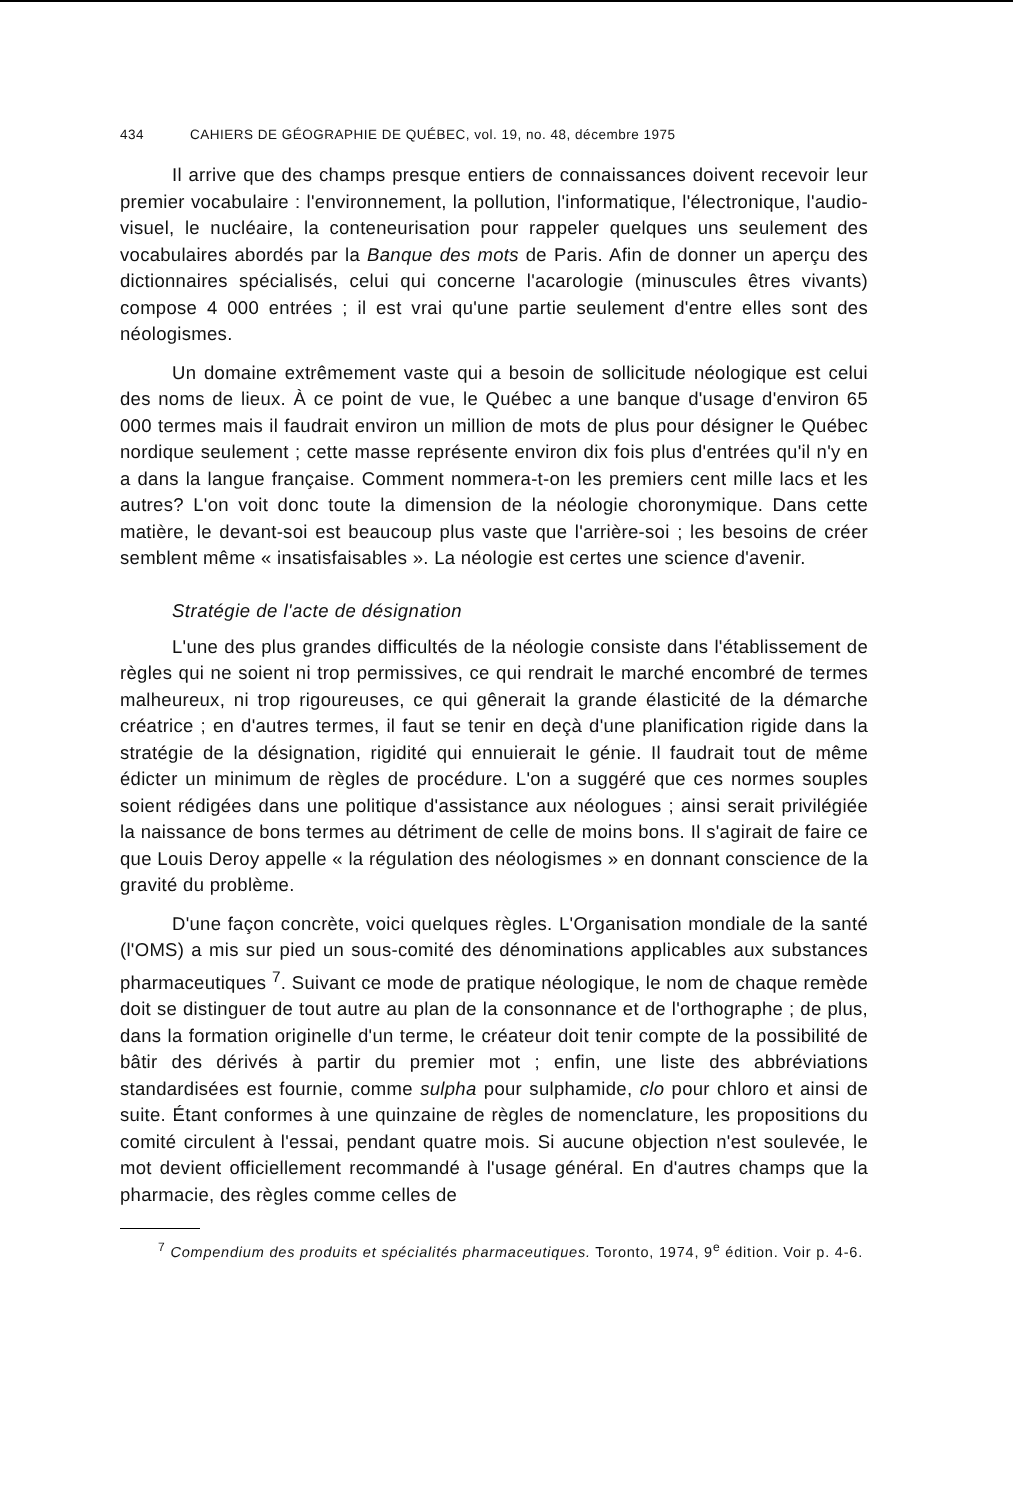434 CAHIERS DE GÉOGRAPHIE DE QUÉBEC, vol. 19, no. 48, décembre 1975
Il arrive que des champs presque entiers de connaissances doivent recevoir leur premier vocabulaire : l'environnement, la pollution, l'informatique, l'électronique, l'audio-visuel, le nucléaire, la conteneurisation pour rappeler quelques uns seulement des vocabulaires abordés par la Banque des mots de Paris. Afin de donner un aperçu des dictionnaires spécialisés, celui qui concerne l'acarologie (minuscules êtres vivants) compose 4 000 entrées ; il est vrai qu'une partie seulement d'entre elles sont des néologismes.
Un domaine extrêmement vaste qui a besoin de sollicitude néologique est celui des noms de lieux. À ce point de vue, le Québec a une banque d'usage d'environ 65 000 termes mais il faudrait environ un million de mots de plus pour désigner le Québec nordique seulement ; cette masse représente environ dix fois plus d'entrées qu'il n'y en a dans la langue française. Comment nommera-t-on les premiers cent mille lacs et les autres? L'on voit donc toute la dimension de la néologie choronymique. Dans cette matière, le devant-soi est beaucoup plus vaste que l'arrière-soi ; les besoins de créer semblent même « insatisfaisables ». La néologie est certes une science d'avenir.
Stratégie de l'acte de désignation
L'une des plus grandes difficultés de la néologie consiste dans l'établissement de règles qui ne soient ni trop permissives, ce qui rendrait le marché encombré de termes malheureux, ni trop rigoureuses, ce qui gênerait la grande élasticité de la démarche créatrice ; en d'autres termes, il faut se tenir en deçà d'une planification rigide dans la stratégie de la désignation, rigidité qui ennuierait le génie. Il faudrait tout de même édicter un minimum de règles de procédure. L'on a suggéré que ces normes souples soient rédigées dans une politique d'assistance aux néologues ; ainsi serait privilégiée la naissance de bons termes au détriment de celle de moins bons. Il s'agirait de faire ce que Louis Deroy appelle « la régulation des néologismes » en donnant conscience de la gravité du problème.
D'une façon concrète, voici quelques règles. L'Organisation mondiale de la santé (l'OMS) a mis sur pied un sous-comité des dénominations applicables aux substances pharmaceutiques <sup>7</sup>. Suivant ce mode de pratique néologique, le nom de chaque remède doit se distinguer de tout autre au plan de la consonnance et de l'orthographe ; de plus, dans la formation originelle d'un terme, le créateur doit tenir compte de la possibilité de bâtir des dérivés à partir du premier mot ; enfin, une liste des abbréviations standardisées est fournie, comme sulpha pour sulphamide, clo pour chloro et ainsi de suite. Étant conformes à une quinzaine de règles de nomenclature, les propositions du comité circulent à l'essai, pendant quatre mois. Si aucune objection n'est soulevée, le mot devient officiellement recommandé à l'usage général. En d'autres champs que la pharmacie, des règles comme celles de
<sup>7</sup> Compendium des produits et spécialités pharmaceutiques. Toronto, 1974, 9<sup>e</sup> édition. Voir p. 4-6.